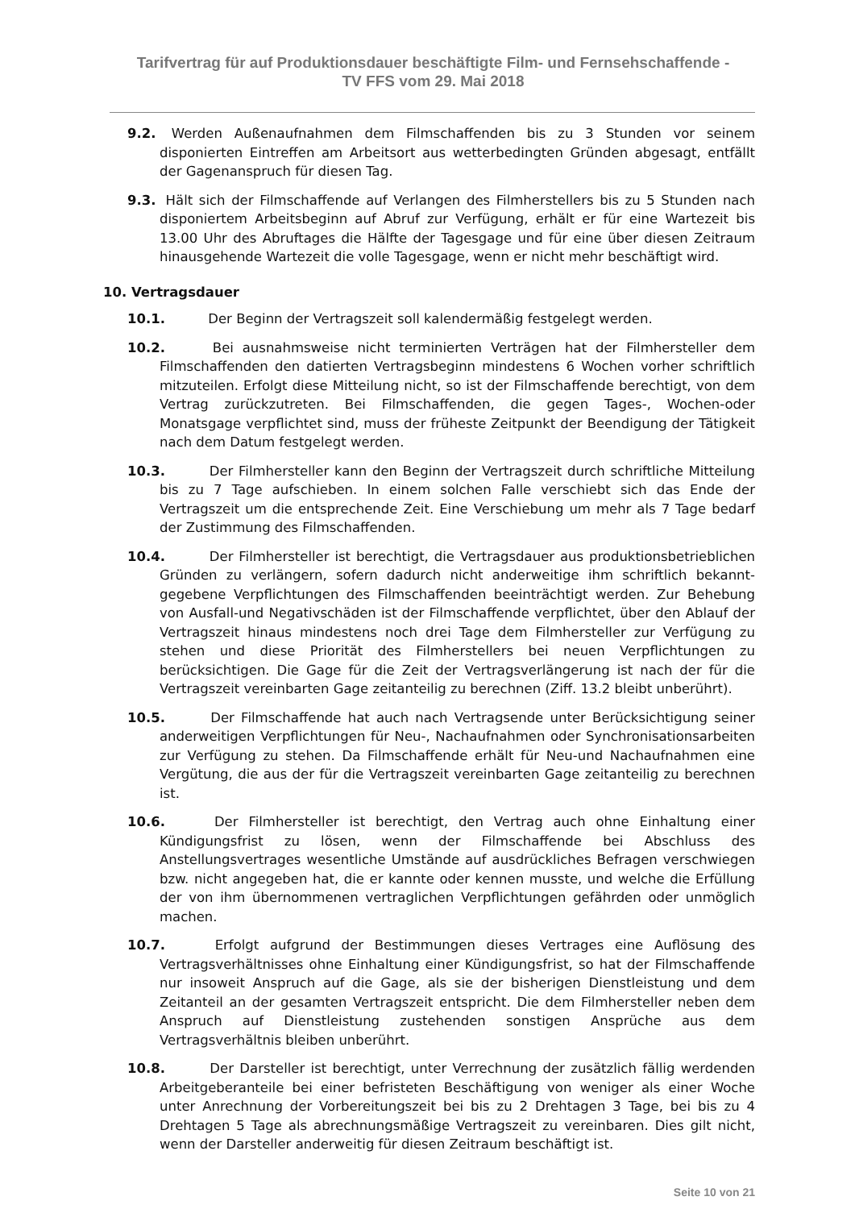Tarifvertrag für auf Produktionsdauer beschäftigte Film- und Fernsehschaffende -
TV FFS vom 29. Mai 2018
9.2. Werden Außenaufnahmen dem Filmschaffenden bis zu 3 Stunden vor seinem disponierten Eintreffen am Arbeitsort aus wetterbedingten Gründen abgesagt, entfällt der Gagenanspruch für diesen Tag.
9.3. Hält sich der Filmschaffende auf Verlangen des Filmherstellers bis zu 5 Stunden nach disponiertem Arbeitsbeginn auf Abruf zur Verfügung, erhält er für eine Wartezeit bis 13.00 Uhr des Abruftages die Hälfte der Tagesgage und für eine über diesen Zeitraum hinausgehende Wartezeit die volle Tagesgage, wenn er nicht mehr beschäftigt wird.
10. Vertragsdauer
10.1. Der Beginn der Vertragszeit soll kalendermäßig festgelegt werden.
10.2. Bei ausnahmsweise nicht terminierten Verträgen hat der Filmhersteller dem Filmschaffenden den datierten Vertragsbeginn mindestens 6 Wochen vorher schriftlich mitzuteilen. Erfolgt diese Mitteilung nicht, so ist der Filmschaffende berechtigt, von dem Vertrag zurückzutreten. Bei Filmschaffenden, die gegen Tages-, Wochen-oder Monatsgage verpflichtet sind, muss der früheste Zeitpunkt der Beendigung der Tätigkeit nach dem Datum festgelegt werden.
10.3. Der Filmhersteller kann den Beginn der Vertragszeit durch schriftliche Mitteilung bis zu 7 Tage aufschieben. In einem solchen Falle verschiebt sich das Ende der Vertragszeit um die entsprechende Zeit. Eine Verschiebung um mehr als 7 Tage bedarf der Zustimmung des Filmschaffenden.
10.4. Der Filmhersteller ist berechtigt, die Vertragsdauer aus produktionsbetrieblichen Gründen zu verlängern, sofern dadurch nicht anderweitige ihm schriftlich bekannt-gegebene Verpflichtungen des Filmschaffenden beeinträchtigt werden. Zur Behebung von Ausfall-und Negativschäden ist der Filmschaffende verpflichtet, über den Ablauf der Vertragszeit hinaus mindestens noch drei Tage dem Filmhersteller zur Verfügung zu stehen und diese Priorität des Filmherstellers bei neuen Verpflichtungen zu berücksichtigen. Die Gage für die Zeit der Vertragsverlängerung ist nach der für die Vertragszeit vereinbarten Gage zeitanteilig zu berechnen (Ziff. 13.2 bleibt unberührt).
10.5. Der Filmschaffende hat auch nach Vertragsende unter Berücksichtigung seiner anderweitigen Verpflichtungen für Neu-, Nachaufnahmen oder Synchronisationsarbeiten zur Verfügung zu stehen. Da Filmschaffende erhält für Neu-und Nachaufnahmen eine Vergütung, die aus der für die Vertragszeit vereinbarten Gage zeitanteilig zu berechnen ist.
10.6. Der Filmhersteller ist berechtigt, den Vertrag auch ohne Einhaltung einer Kündigungsfrist zu lösen, wenn der Filmschaffende bei Abschluss des Anstellungsvertrages wesentliche Umstände auf ausdrückliches Befragen verschwiegen bzw. nicht angegeben hat, die er kannte oder kennen musste, und welche die Erfüllung der von ihm übernommenen vertraglichen Verpflichtungen gefährden oder unmöglich machen.
10.7. Erfolgt aufgrund der Bestimmungen dieses Vertrages eine Auflösung des Vertragsverhältnisses ohne Einhaltung einer Kündigungsfrist, so hat der Filmschaffende nur insoweit Anspruch auf die Gage, als sie der bisherigen Dienstleistung und dem Zeitanteil an der gesamten Vertragszeit entspricht. Die dem Filmhersteller neben dem Anspruch auf Dienstleistung zustehenden sonstigen Ansprüche aus dem Vertragsverhältnis bleiben unberührt.
10.8. Der Darsteller ist berechtigt, unter Verrechnung der zusätzlich fällig werdenden Arbeitgeberanteile bei einer befristeten Beschäftigung von weniger als einer Woche unter Anrechnung der Vorbereitungszeit bei bis zu 2 Drehtagen 3 Tage, bei bis zu 4 Drehtagen 5 Tage als abrechnungsmäßige Vertragszeit zu vereinbaren. Dies gilt nicht, wenn der Darsteller anderweitig für diesen Zeitraum beschäftigt ist.
Seite 10 von 21